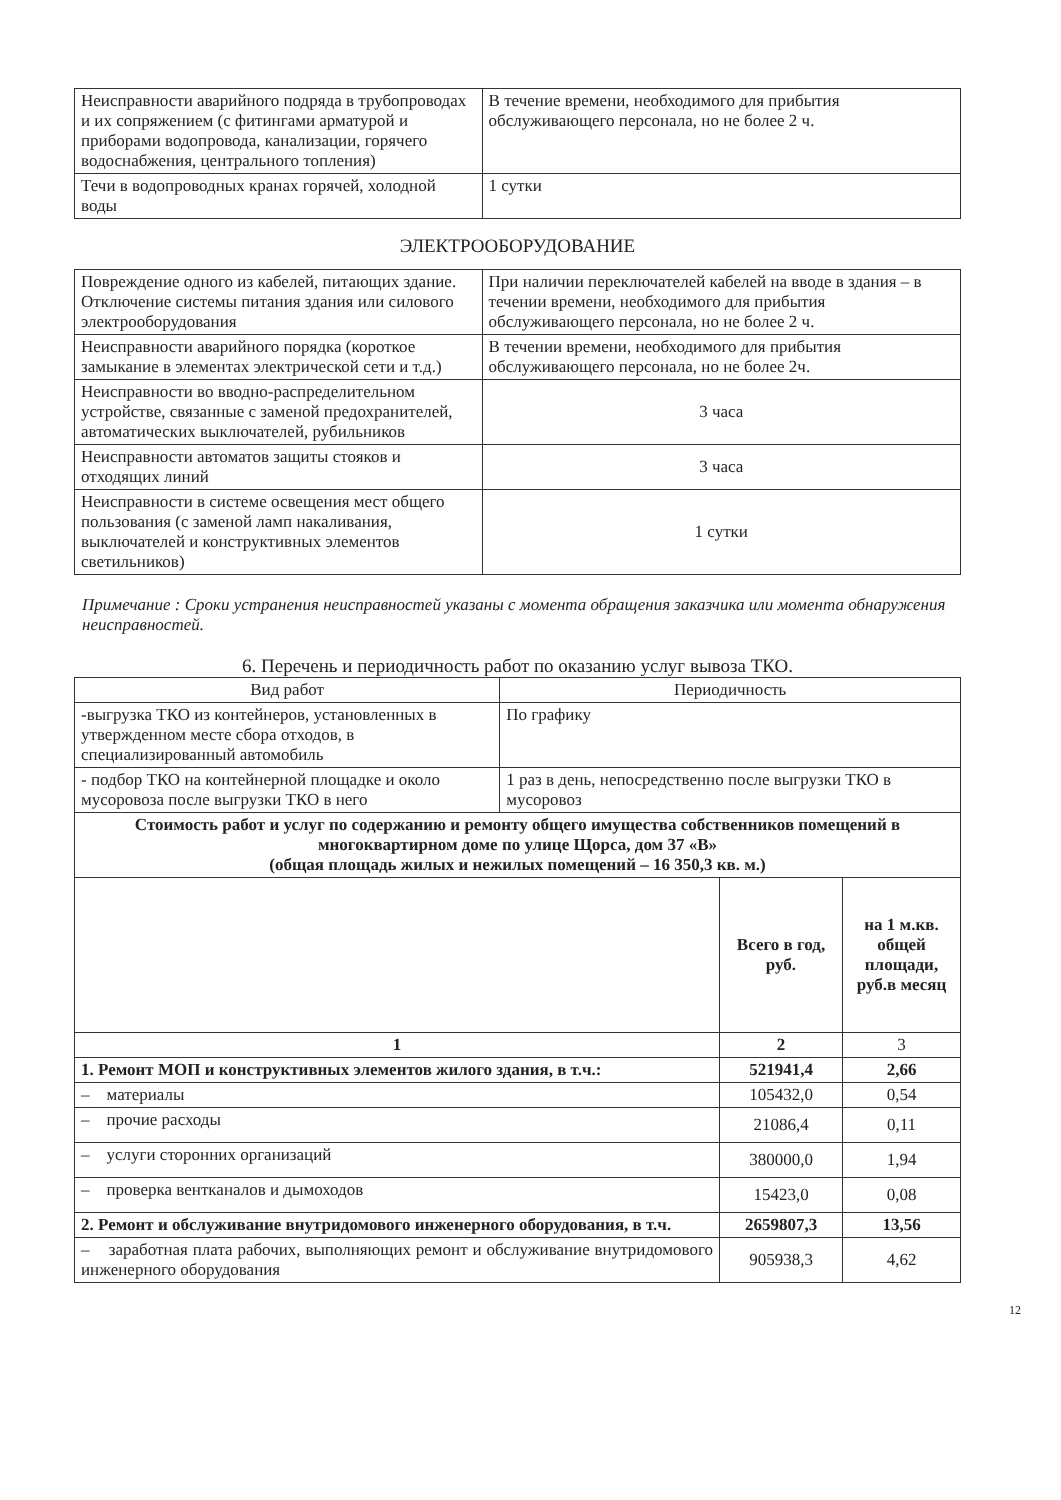| Неисправности аварийного подряда в трубопроводах и их сопряжением (с фитингами арматурой и приборами водопровода, канализации, горячего водоснабжения, центрального топления) | В течение времени, необходимого для прибытия обслуживающего персонала, но не более 2 ч. |
| Течи в водопроводных кранах горячей, холодной воды | 1 сутки |
ЭЛЕКТРООБОРУДОВАНИЕ
| Повреждение одного из кабелей, питающих здание. Отключение системы питания здания или силового электрооборудования | При наличии переключателей кабелей на вводе в здания – в течении времени, необходимого для прибытия обслуживающего персонала, но не более 2 ч. |
| Неисправности аварийного порядка (короткое замыкание в элементах электрической сети и т.д.) | В течении времени, необходимого для прибытия обслуживающего персонала, но не более 2ч. |
| Неисправности во вводно-распределительном устройстве, связанные с заменой предохранителей, автоматических выключателей, рубильников | 3 часа |
| Неисправности автоматов защиты стояков и отходящих линий | 3 часа |
| Неисправности в системе освещения мест общего пользования (с заменой ламп накаливания, выключателей и конструктивных элементов светильников) | 1 сутки |
Примечание : Сроки устранения неисправностей указаны с момента обращения заказчика или момента обнаружения неисправностей.
6. Перечень и периодичность работ по оказанию услуг вывоза ТКО.
| Вид работ | Периодичность |
| --- | --- |
| -выгрузка ТКО из контейнеров, установленных в утвержденном месте сбора отходов, в специализированный автомобиль | По графику |
| - подбор ТКО на контейнерной площадке и около мусоровоза после выгрузки ТКО в него | 1 раз в день, непосредственно после выгрузки ТКО в мусоровоз |
| Стоимость работ и услуг по содержанию и ремонту общего имущества собственников помещений в многоквартирном доме по улице Щорса, дом 37 «В» (общая площадь жилых и нежилых помещений – 16 350,3 кв. м.) | | |
| --- | --- | --- |
| | Всего в год, руб. | на 1 м.кв. общей площади, руб.в месяц |
| 1 | 2 | 3 |
| 1. Ремонт МОП и конструктивных элементов жилого здания, в т.ч.: | 521941,4 | 2,66 |
| – материалы | 105432,0 | 0,54 |
| – прочие расходы | 21086,4 | 0,11 |
| – услуги сторонних организаций | 380000,0 | 1,94 |
| – проверка вентканалов и дымоходов | 15423,0 | 0,08 |
| 2. Ремонт и обслуживание внутридомового инженерного оборудования, в т.ч. | 2659807,3 | 13,56 |
| – заработная плата рабочих, выполняющих ремонт и обслуживание внутридомового инженерного оборудования | 905938,3 | 4,62 |
12